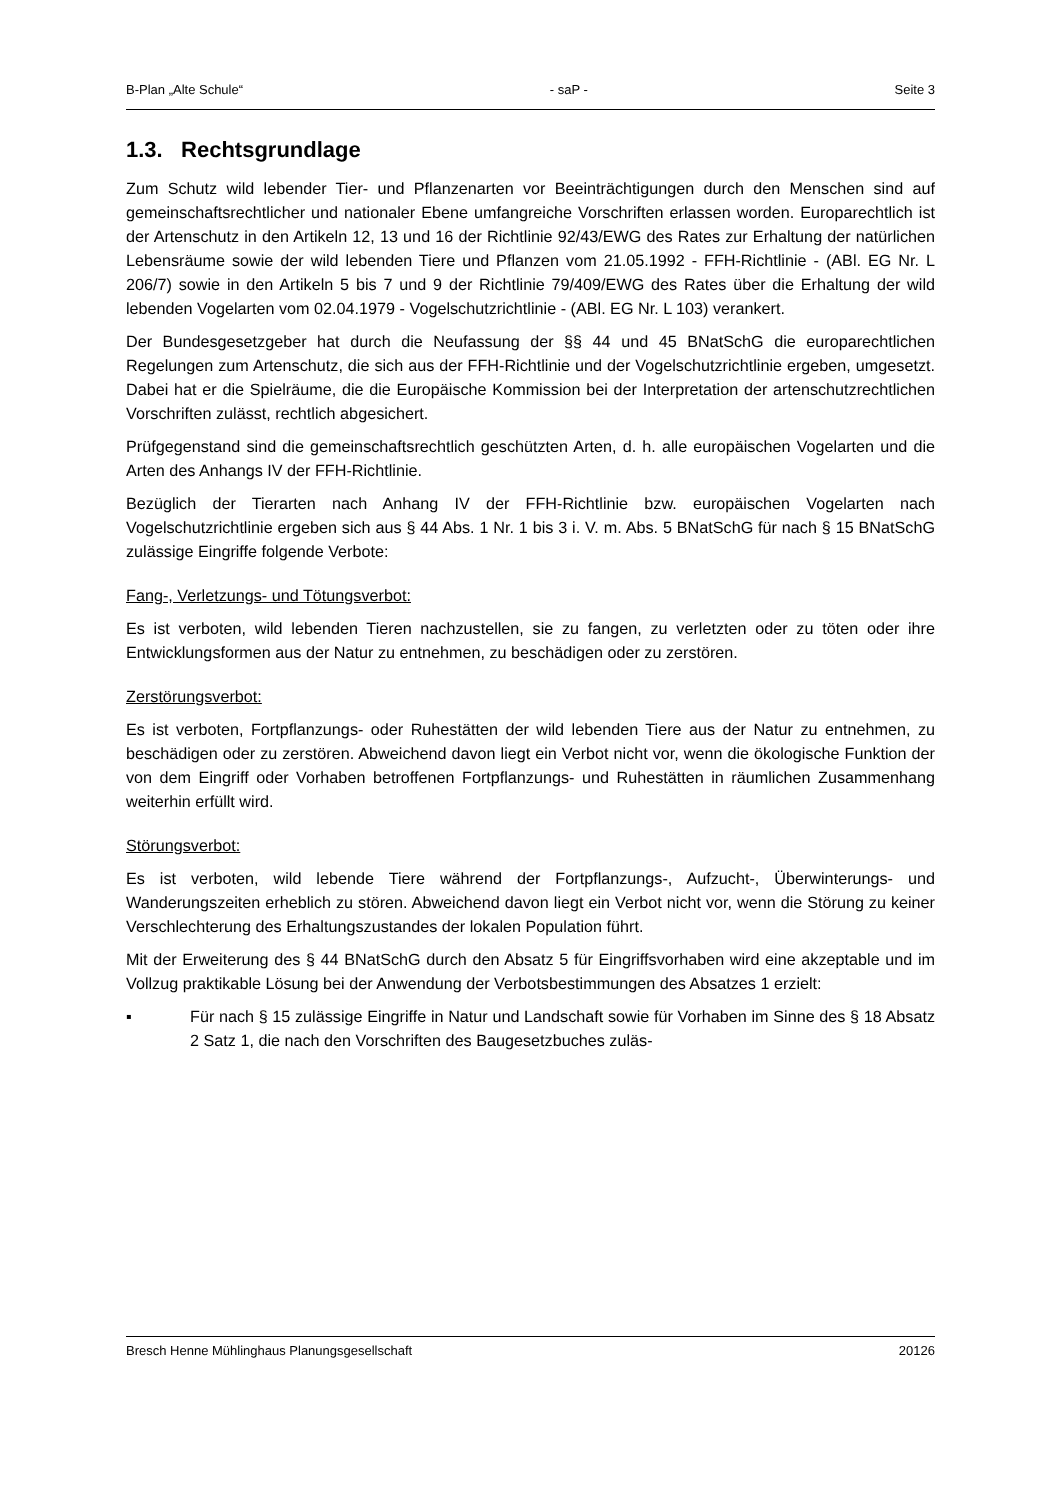B-Plan „Alte Schule“- saP - Seite 3
1.3. Rechtsgrundlage
Zum Schutz wild lebender Tier- und Pflanzenarten vor Beeinträchtigungen durch den Menschen sind auf gemeinschaftsrechtlicher und nationaler Ebene umfangreiche Vorschriften erlassen worden. Europarechtlich ist der Artenschutz in den Artikeln 12, 13 und 16 der Richtlinie 92/43/EWG des Rates zur Erhaltung der natürlichen Lebensräume sowie der wild lebenden Tiere und Pflanzen vom 21.05.1992 - FFH-Richtlinie - (ABl. EG Nr. L 206/7) sowie in den Artikeln 5 bis 7 und 9 der Richtlinie 79/409/EWG des Rates über die Erhaltung der wild lebenden Vogelarten vom 02.04.1979 - Vogelschutzrichtlinie - (ABl. EG Nr. L 103) verankert.
Der Bundesgesetzgeber hat durch die Neufassung der §§ 44 und 45 BNatSchG die europarechtlichen Regelungen zum Artenschutz, die sich aus der FFH-Richtlinie und der Vogelschutzrichtlinie ergeben, umgesetzt. Dabei hat er die Spielräume, die die Europäische Kommission bei der Interpretation der artenschutzrechtlichen Vorschriften zulässt, rechtlich abgesichert.
Prüfgegenstand sind die gemeinschaftsrechtlich geschützten Arten, d. h. alle europäischen Vogelarten und die Arten des Anhangs IV der FFH-Richtlinie.
Bezüglich der Tierarten nach Anhang IV der FFH-Richtlinie bzw. europäischen Vogelarten nach Vogelschutzrichtlinie ergeben sich aus § 44 Abs. 1 Nr. 1 bis 3 i. V. m. Abs. 5 BNatSchG für nach § 15 BNatSchG zulässige Eingriffe folgende Verbote:
Fang-, Verletzungs- und Tötungsverbot:
Es ist verboten, wild lebenden Tieren nachzustellen, sie zu fangen, zu verletzten oder zu töten oder ihre Entwicklungsformen aus der Natur zu entnehmen, zu beschädigen oder zu zerstören.
Zerstörungsverbot:
Es ist verboten, Fortpflanzungs- oder Ruhestätten der wild lebenden Tiere aus der Natur zu entnehmen, zu beschädigen oder zu zerstören. Abweichend davon liegt ein Verbot nicht vor, wenn die ökologische Funktion der von dem Eingriff oder Vorhaben betroffenen Fortpflanzungs- und Ruhestätten in räumlichen Zusammenhang weiterhin erfüllt wird.
Störungsverbot:
Es ist verboten, wild lebende Tiere während der Fortpflanzungs-, Aufzucht-, Überwinterungs- und Wanderungszeiten erheblich zu stören. Abweichend davon liegt ein Verbot nicht vor, wenn die Störung zu keiner Verschlechterung des Erhaltungszustandes der lokalen Population führt.
Mit der Erweiterung des § 44 BNatSchG durch den Absatz 5 für Eingriffsvorhaben wird eine akzeptable und im Vollzug praktikable Lösung bei der Anwendung der Verbotsbestimmungen des Absatzes 1 erzielt:
▪ Für nach § 15 zulässige Eingriffe in Natur und Landschaft sowie für Vorhaben im Sinne des § 18 Absatz 2 Satz 1, die nach den Vorschriften des Baugesetzbuches zuläs-
Bresch Henne Mühlinghaus Planungsgesellschaft 20126